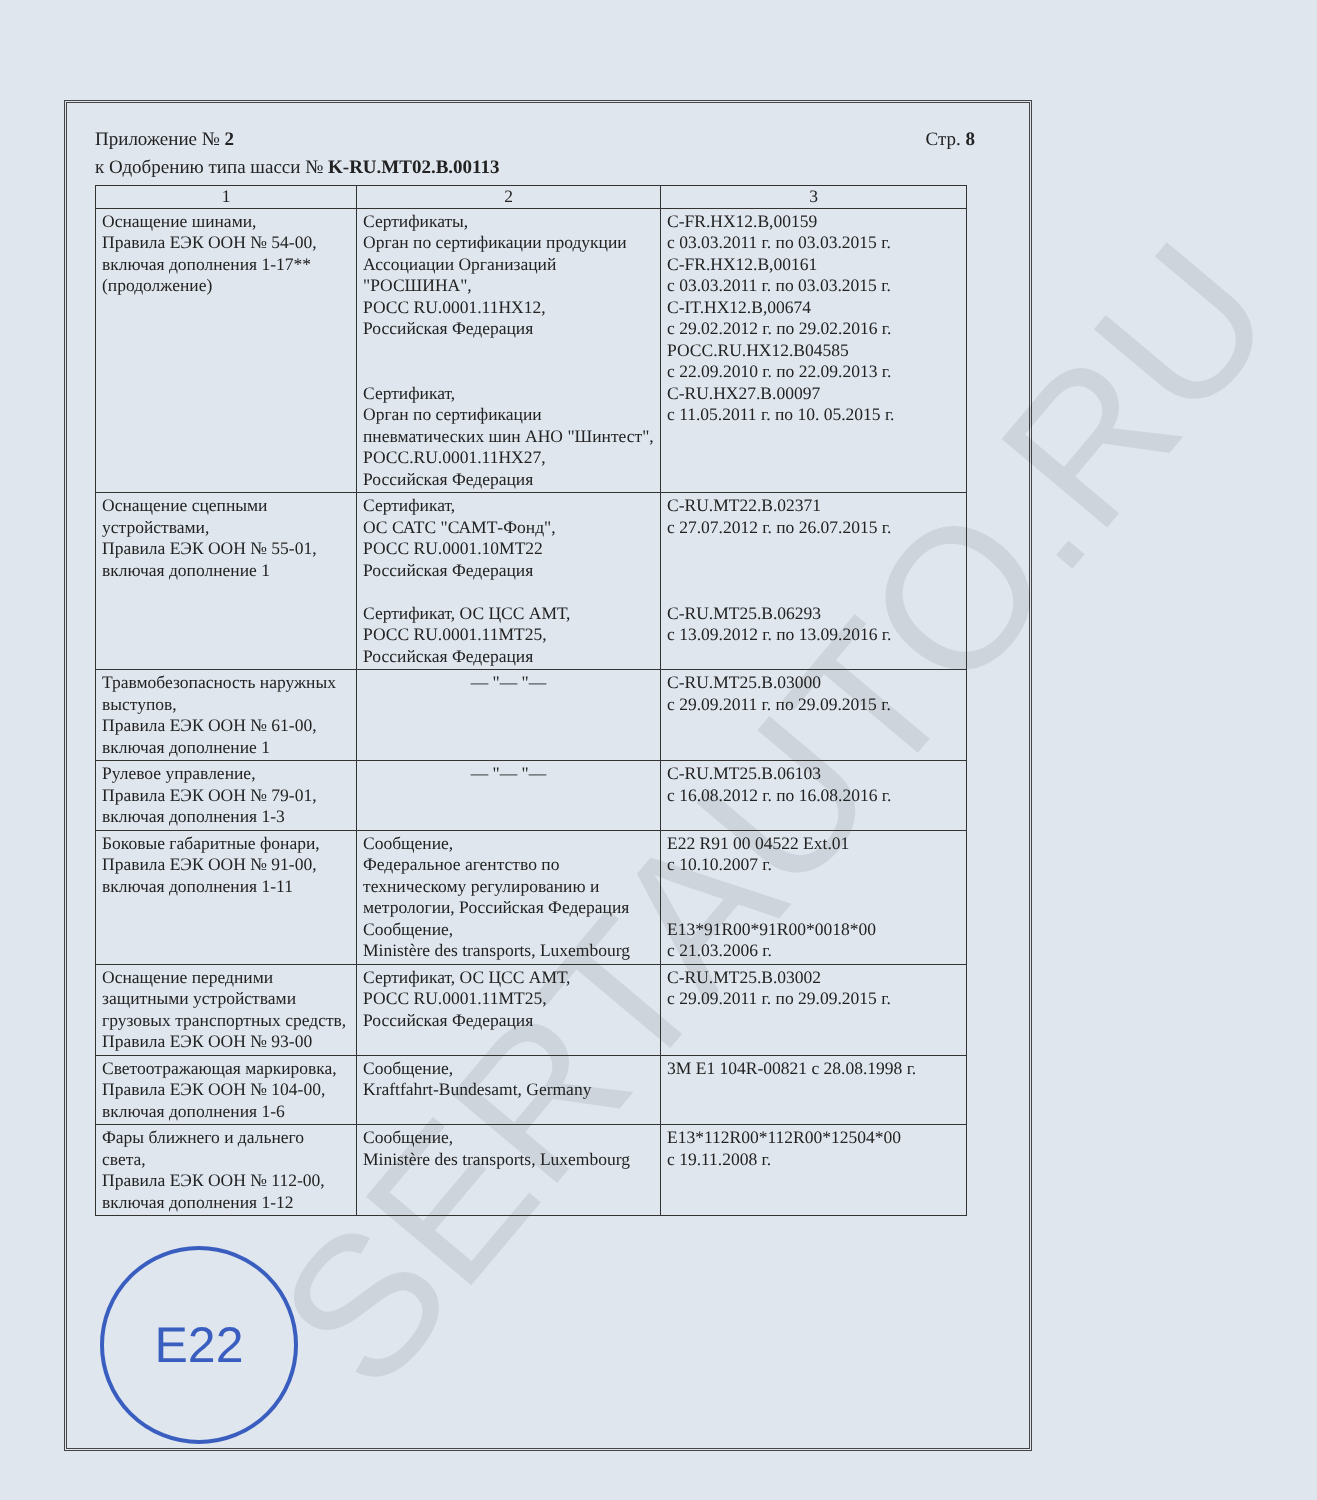SERTAUTO.RU
Приложение № 2
к Одобрению типа шасси № K-RU.MT02.B.00113
Стр. 8
| 1 | 2 | 3 |
| --- | --- | --- |
| Оснащение шинами, Правила ЕЭК ООН № 54-00, включая дополнения 1-17** (продолжение) | Сертификаты, Орган по сертификации продукции Ассоциации Организаций "РОСШИНА", РОСС RU.0001.11HX12, Российская Федерация Сертификат, Орган по сертификации пневматических шин АНО "Шинтест", РОСС.RU.0001.11HX27, Российская Федерация | C-FR.HX12.B,00159 с 03.03.2011 г. по 03.03.2015 г. C-FR.HX12.B,00161 с 03.03.2011 г. по 03.03.2015 г. C-IT.HX12.B,00674 с 29.02.2012 г. по 29.02.2016 г. РОСС.RU.HX12.B04585 с 22.09.2010 г. по 22.09.2013 г. C-RU.HX27.B.00097 с 11.05.2011 г. по 10. 05.2015 г. |
| Оснащение сцепными устройствами, Правила ЕЭК ООН № 55-01, включая дополнение 1 | Сертификат, ОС САТС "САМТ-Фонд", РОСС RU.0001.10MT22 Российская Федерация Сертификат, ОС ЦСС АМТ, РОСС RU.0001.11MT25, Российская Федерация | C-RU.MT22.B.02371 с 27.07.2012 г. по 26.07.2015 г. C-RU.MT25.B.06293 с 13.09.2012 г. по 13.09.2016 г. |
| Травмобезопасность наружных выступов, Правила ЕЭК ООН № 61-00, включая дополнение 1 | — "— "— | C-RU.MT25.B.03000 с 29.09.2011 г. по 29.09.2015 г. |
| Рулевое управление, Правила ЕЭК ООН № 79-01, включая дополнения 1-3 | — "— "— | C-RU.MT25.B.06103 с 16.08.2012 г. по 16.08.2016 г. |
| Боковые габаритные фонари, Правила ЕЭК ООН № 91-00, включая дополнения 1-11 | Сообщение, Федеральное агентство по техническому регулированию и метрологии, Российская Федерация Сообщение, Ministère des transports, Luxembourg | E22 R91 00 04522 Ext.01 с 10.10.2007 г. E13*91R00*91R00*0018*00 с 21.03.2006 г. |
| Оснащение передними защитными устройствами грузовых транспортных средств, Правила ЕЭК ООН № 93-00 | Сертификат, ОС ЦСС АМТ, РОСС RU.0001.11MT25, Российская Федерация | C-RU.MT25.B.03002 с 29.09.2011 г. по 29.09.2015 г. |
| Светоотражающая маркировка, Правила ЕЭК ООН № 104-00, включая дополнения 1-6 | Сообщение, Kraftfahrt-Bundesamt, Germany | 3M E1 104R-00821 с 28.08.1998 г. |
| Фары ближнего и дальнего света, Правила ЕЭК ООН № 112-00, включая дополнения 1-12 | Сообщение, Ministère des transports, Luxembourg | E13*112R00*112R00*12504*00 с 19.11.2008 г. |
E22